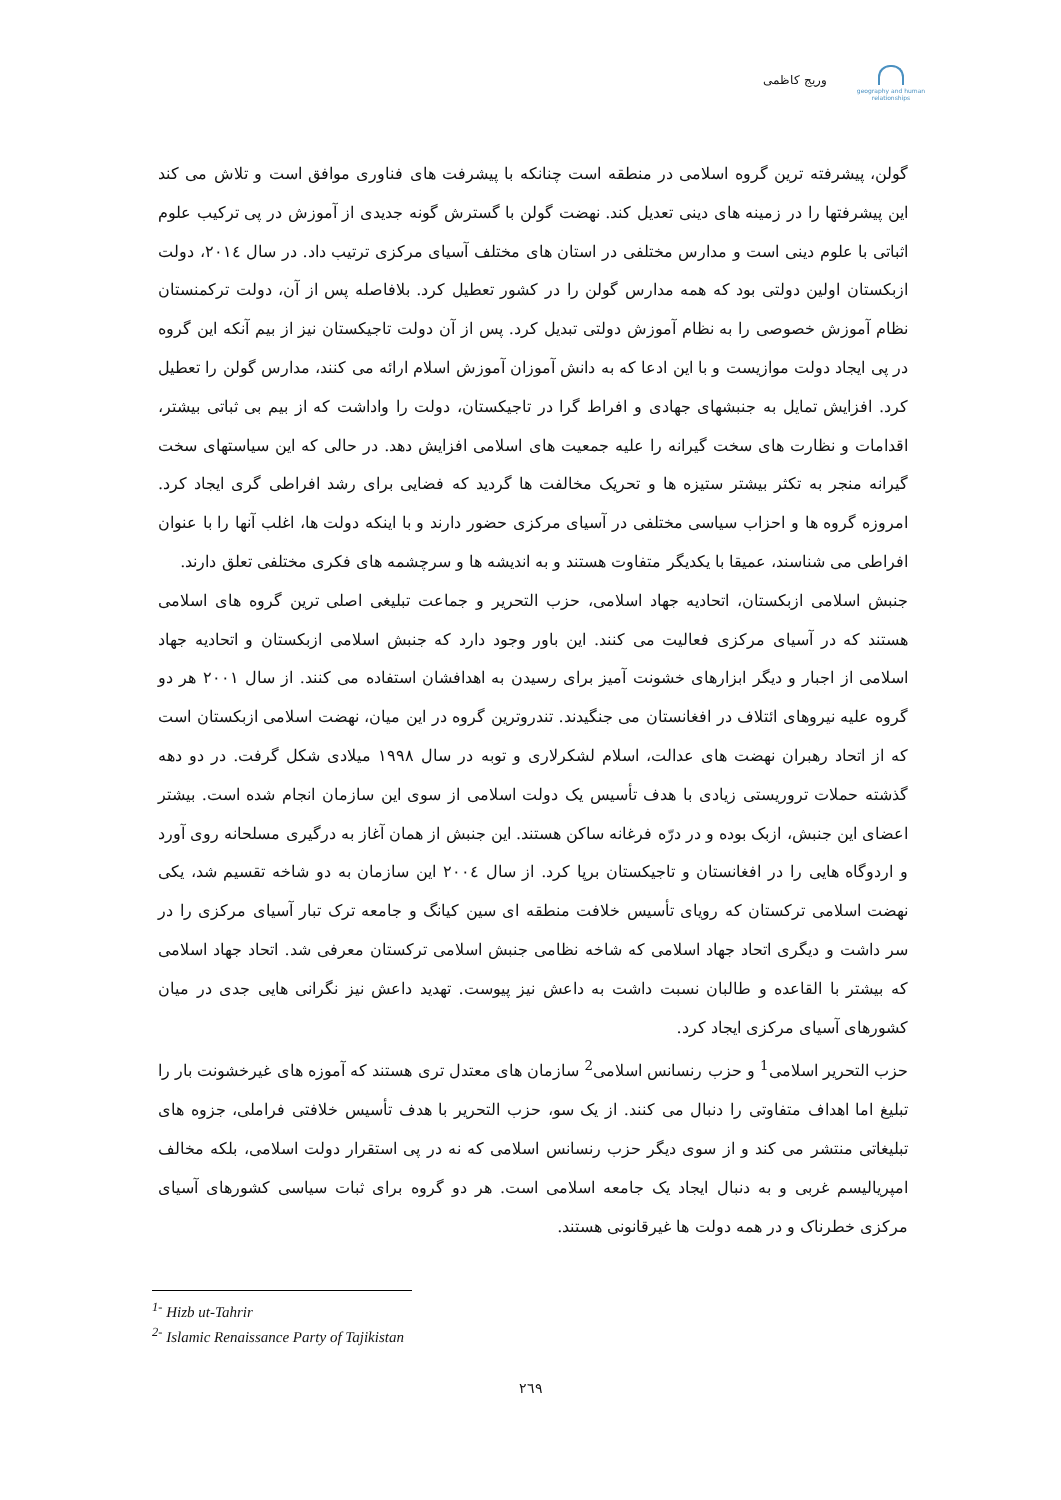geography and human relationships
وریج کاظمی
گولن، پیشرفته ترین گروه اسلامی در منطقه است چنانکه با پیشرفت های فناوری موافق است و تلاش می کند این پیشرفتها را در زمینه های دینی تعدیل کند. نهضت گولن با گسترش گونه جدیدی از آموزش در پی ترکیب علوم اثباتی با علوم دینی است و مدارس مختلفی در استان های مختلف آسیای مرکزی ترتیب داد. در سال ۲۰۱٤، دولت ازبکستان اولین دولتی بود که همه مدارس گولن را در کشور تعطیل کرد. بلافاصله پس از آن، دولت ترکمنستان نظام آموزش خصوصی را به نظام آموزش دولتی تبدیل کرد. پس از آن دولت تاجیکستان نیز از بیم آنکه این گروه در پی ایجاد دولت موازیست و با این ادعا که به دانش آموزان آموزش اسلام ارائه می کنند، مدارس گولن را تعطیل کرد. افزایش تمایل به جنبشهای جهادی و افراط گرا در تاجیکستان، دولت را واداشت که از بیم بی ثباتی بیشتر، اقدامات و نظارت های سخت گیرانه را علیه جمعیت های اسلامی افزایش دهد. در حالی که این سیاستهای سخت گیرانه منجر به تکثر بیشتر ستیزه ها و تحریک مخالفت ها گردید که فضایی برای رشد افراطی گری ایجاد کرد. امروزه گروه ها و احزاب سیاسی مختلفی در آسیای مرکزی حضور دارند و با اینکه دولت ها، اغلب آنها را با عنوان افراطی می شناسند، عمیقا با یکدیگر متفاوت هستند و به اندیشه ها و سرچشمه های فکری مختلفی تعلق دارند.
جنبش اسلامی ازبکستان، اتحادیه جهاد اسلامی، حزب التحریر و جماعت تبلیغی اصلی ترین گروه های اسلامی هستند که در آسیای مرکزی فعالیت می کنند. این باور وجود دارد که جنبش اسلامی ازبکستان و اتحادیه جهاد اسلامی از اجبار و دیگر ابزارهای خشونت آمیز برای رسیدن به اهدافشان استفاده می کنند. از سال ۲۰۰۱ هر دو گروه علیه نیروهای ائتلاف در افغانستان می جنگیدند. تندروترین گروه در این میان، نهضت اسلامی ازبکستان است که از اتحاد رهبران نهضت های عدالت، اسلام لشکرلاری و توبه در سال ۱۹۹۸ میلادی شکل گرفت. در دو دهه گذشته حملات تروریستی زیادی با هدف تأسیس یک دولت اسلامی از سوی این سازمان انجام شده است. بیشتر اعضای این جنبش، ازبک بوده و در درّه فرغانه ساکن هستند. این جنبش از همان آغاز به درگیری مسلحانه روی آورد و اردوگاه هایی را در افغانستان و تاجیکستان برپا کرد. از سال ۲۰۰٤ این سازمان به دو شاخه تقسیم شد، یکی نهضت اسلامی ترکستان که رویای تأسیس خلافت منطقه ای سین کیانگ و جامعه ترک تبار آسیای مرکزی را در سر داشت و دیگری اتحاد جهاد اسلامی که شاخه نظامی جنبش اسلامی ترکستان معرفی شد. اتحاد جهاد اسلامی که بیشتر با القاعده و طالبان نسبت داشت به داعش نیز پیوست. تهدید داعش نیز نگرانی هایی جدی در میان کشورهای آسیای مرکزی ایجاد کرد.
حزب التحریر اسلامی<sup>1</sup> و حزب رنسانس اسلامی<sup>2</sup> سازمان های معتدل تری هستند که آموزه های غیرخشونت بار را تبلیغ اما اهداف متفاوتی را دنبال می کنند. از یک سو، حزب التحریر با هدف تأسیس خلافتی فراملی، جزوه های تبلیغاتی منتشر می کند و از سوی دیگر حزب رنسانس اسلامی که نه در پی استقرار دولت اسلامی، بلکه مخالف امپریالیسم غربی و به دنبال ایجاد یک جامعه اسلامی است. هر دو گروه برای ثبات سیاسی کشورهای آسیای مرکزی خطرناک و در همه دولت ها غیرقانونی هستند.
<sup>1-</sup> Hizb ut-Tahrir
<sup>2-</sup> Islamic Renaissance Party of Tajikistan
۲٦۹